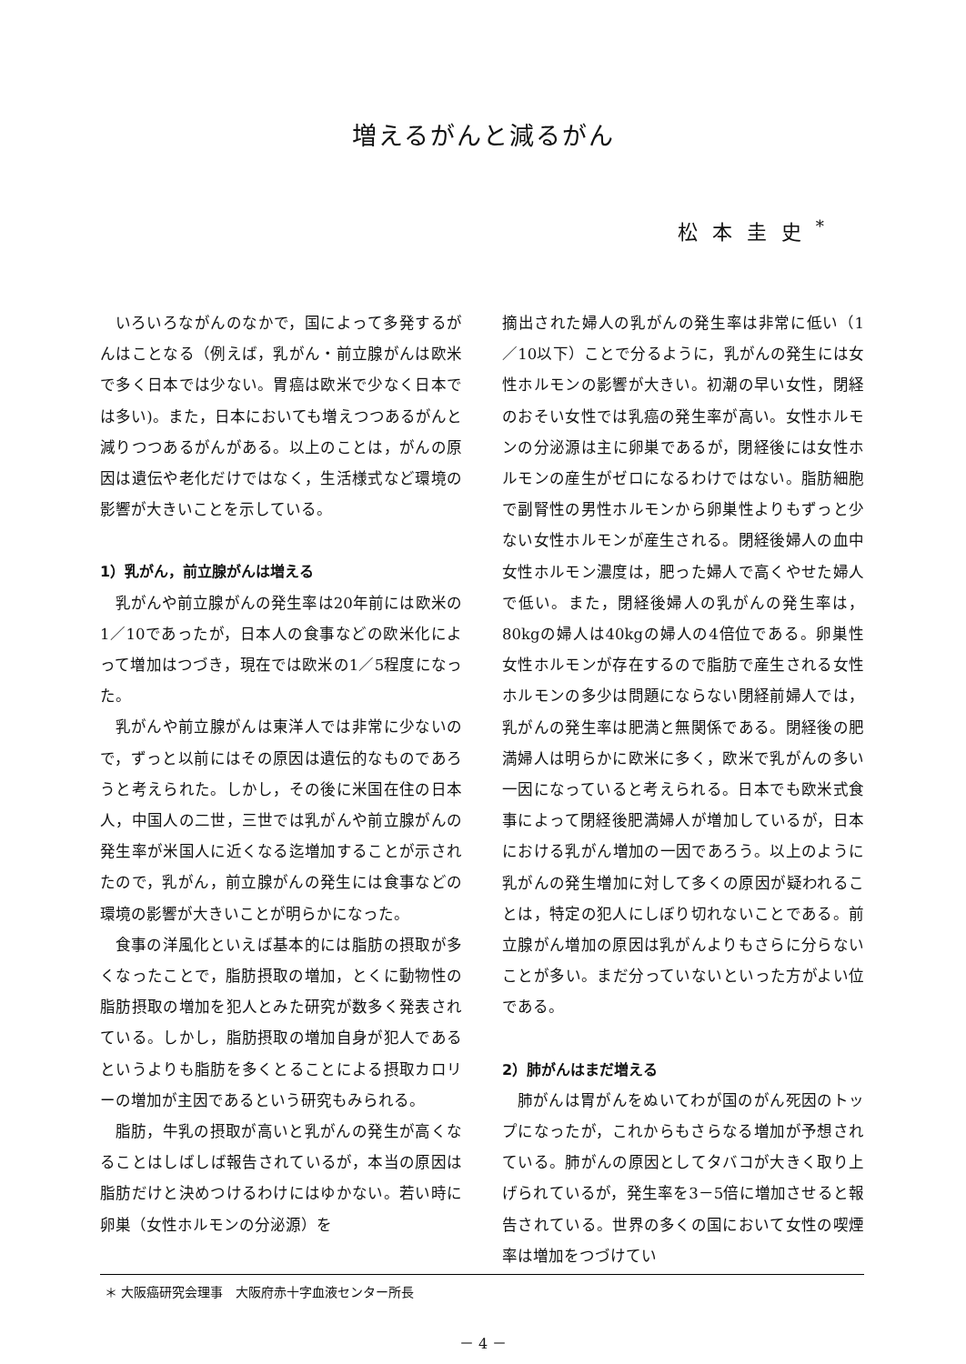増えるがんと減るがん
松本圭史<sup>*</sup>
いろいろながんのなかで，国によって多発するがんはことなる（例えば，乳がん・前立腺がんは欧米で多く日本では少ない。胃癌は欧米で少なく日本では多い)。また，日本においても増えつつあるがんと減りつつあるがんがある。以上のことは，がんの原因は遺伝や老化だけではなく，生活様式など環境の影響が大きいことを示している。
1）乳がん，前立腺がんは増える
乳がんや前立腺がんの発生率は20年前には欧米の1／10であったが，日本人の食事などの欧米化によって増加はつづき，現在では欧米の1／5程度になった。
乳がんや前立腺がんは東洋人では非常に少ないので，ずっと以前にはその原因は遺伝的なものであろうと考えられた。しかし，その後に米国在住の日本人，中国人の二世，三世では乳がんや前立腺がんの発生率が米国人に近くなる迄増加することが示されたので，乳がん，前立腺がんの発生には食事などの環境の影響が大きいことが明らかになった。
食事の洋風化といえば基本的には脂肪の摂取が多くなったことで，脂肪摂取の増加，とくに動物性の脂肪摂取の増加を犯人とみた研究が数多く発表されている。しかし，脂肪摂取の増加自身が犯人であるというよりも脂肪を多くとることによる摂取カロリーの増加が主因であるという研究もみられる。
脂肪，牛乳の摂取が高いと乳がんの発生が高くなることはしばしば報告されているが，本当の原因は脂肪だけと決めつけるわけにはゆかない。若い時に卵巣（女性ホルモンの分泌源）を
摘出された婦人の乳がんの発生率は非常に低い（1／10以下）ことで分るように，乳がんの発生には女性ホルモンの影響が大きい。初潮の早い女性，閉経のおそい女性では乳癌の発生率が高い。女性ホルモンの分泌源は主に卵巣であるが，閉経後には女性ホルモンの産生がゼロになるわけではない。脂肪細胞で副腎性の男性ホルモンから卵巣性よりもずっと少ない女性ホルモンが産生される。閉経後婦人の血中女性ホルモン濃度は，肥った婦人で高くやせた婦人で低い。また，閉経後婦人の乳がんの発生率は，80kgの婦人は40kgの婦人の4倍位である。卵巣性女性ホルモンが存在するので脂肪で産生される女性ホルモンの多少は問題にならない閉経前婦人では，乳がんの発生率は肥満と無関係である。閉経後の肥満婦人は明らかに欧米に多く，欧米で乳がんの多い一因になっていると考えられる。日本でも欧米式食事によって閉経後肥満婦人が増加しているが，日本における乳がん増加の一因であろう。以上のように乳がんの発生増加に対して多くの原因が疑われることは，特定の犯人にしぼり切れないことである。前立腺がん増加の原因は乳がんよりもさらに分らないことが多い。まだ分っていないといった方がよい位である。
2）肺がんはまだ増える
肺がんは胃がんをぬいてわが国のがん死因のトップになったが，これからもさらなる増加が予想されている。肺がんの原因としてタバコが大きく取り上げられているが，発生率を3－5倍に増加させると報告されている。世界の多くの国において女性の喫煙率は増加をつづけてい
＊ 大阪癌研究会理事　大阪府赤十字血液センター所長
－ 4 －